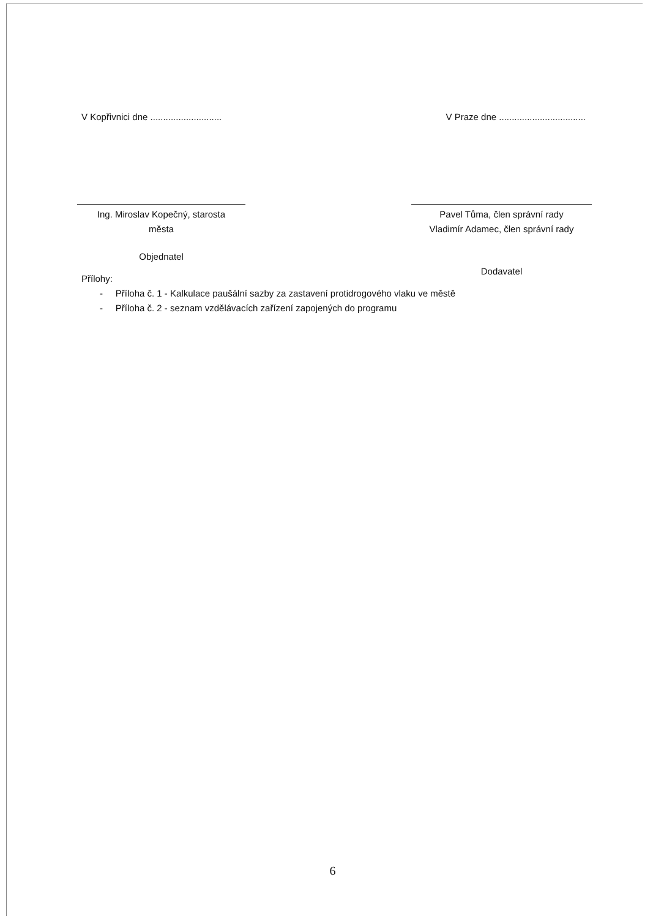V Kopřivnici dne ............................
V Praze dne ..................................
Ing. Miroslav Kopečný, starosta
města
Pavel Tůma, člen správní rady
Vladimír Adamec, člen správní rady
Objednatel
Dodavatel
Přílohy:
- Příloha č. 1 - Kalkulace paušální sazby za zastavení protidrogového vlaku ve městě
- Příloha č. 2 - seznam vzdělávacích zařízení zapojených do programu
6